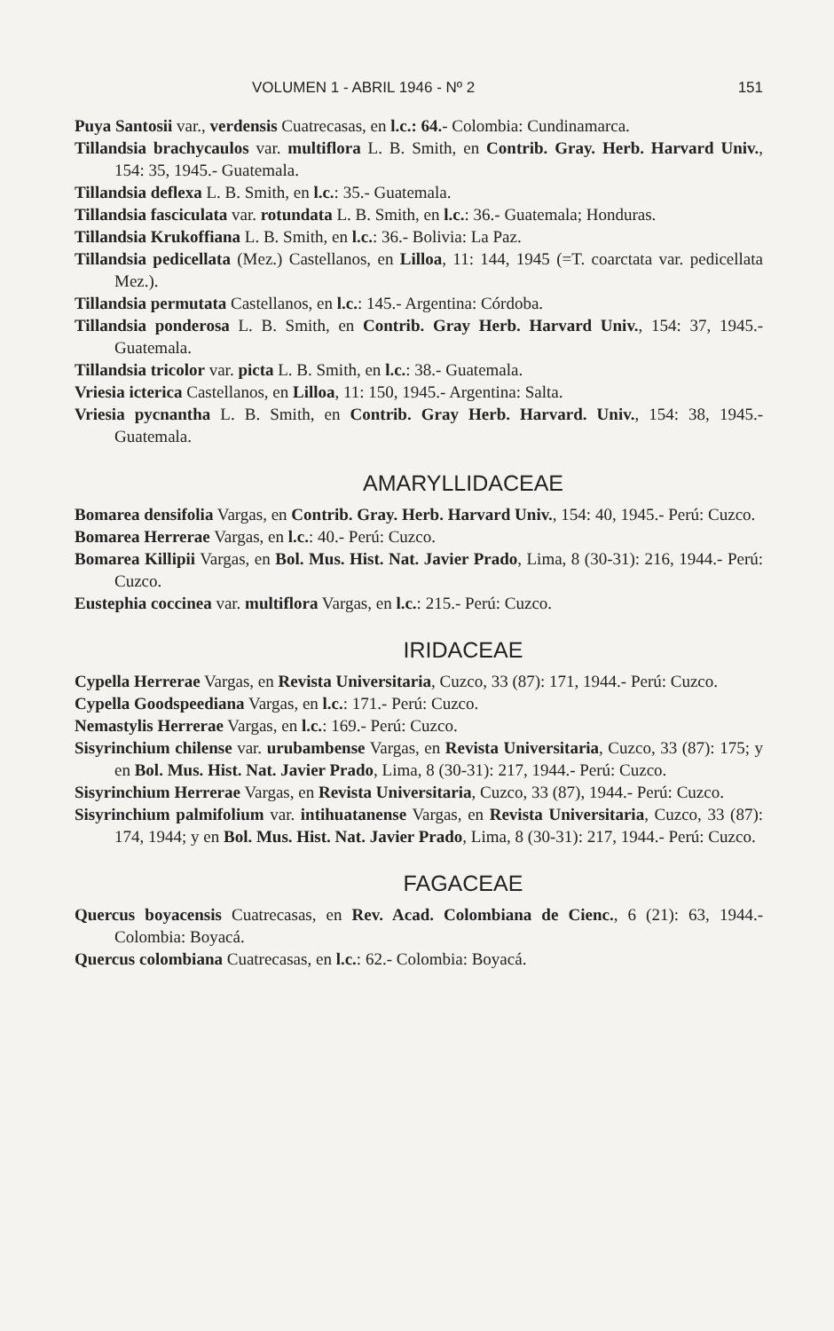VOLUMEN 1 - ABRIL 1946 - Nº 2 151
Puya Santosii var., verdensis Cuatrecasas, en l.c.: 64.- Colombia: Cundinamarca.
Tillandsia brachycaulos var. multiflora L. B. Smith, en Contrib. Gray. Herb. Harvard Univ., 154: 35, 1945.- Guatemala.
Tillandsia deflexa L. B. Smith, en l.c.: 35.- Guatemala.
Tillandsia fasciculata var. rotundata L. B. Smith, en l.c.: 36.- Guatemala; Honduras.
Tillandsia Krukoffiana L. B. Smith, en l.c.: 36.- Bolivia: La Paz.
Tillandsia pedicellata (Mez.) Castellanos, en Lilloa, 11: 144, 1945 (=T. coarctata var. pedicellata Mez.).
Tillandsia permutata Castellanos, en l.c.: 145.- Argentina: Córdoba.
Tillandsia ponderosa L. B. Smith, en Contrib. Gray Herb. Harvard Univ., 154: 37, 1945.- Guatemala.
Tillandsia tricolor var. picta L. B. Smith, en l.c.: 38.- Guatemala.
Vriesia icterica Castellanos, en Lilloa, 11: 150, 1945.- Argentina: Salta.
Vriesia pycnantha L. B. Smith, en Contrib. Gray Herb. Harvard. Univ., 154: 38, 1945.- Guatemala.
AMARYLLIDACEAE
Bomarea densifolia Vargas, en Contrib. Gray. Herb. Harvard Univ., 154: 40, 1945.- Perú: Cuzco.
Bomarea Herrerae Vargas, en l.c.: 40.- Perú: Cuzco.
Bomarea Killipii Vargas, en Bol. Mus. Hist. Nat. Javier Prado, Lima, 8 (30-31): 216, 1944.- Perú: Cuzco.
Eustephia coccinea var. multiflora Vargas, en l.c.: 215.- Perú: Cuzco.
IRIDACEAE
Cypella Herrerae Vargas, en Revista Universitaria, Cuzco, 33 (87): 171, 1944.- Perú: Cuzco.
Cypella Goodspeediana Vargas, en l.c.: 171.- Perú: Cuzco.
Nemastylis Herrerae Vargas, en l.c.: 169.- Perú: Cuzco.
Sisyrinchium chilense var. urubambense Vargas, en Revista Universitaria, Cuzco, 33 (87): 175; y en Bol. Mus. Hist. Nat. Javier Prado, Lima, 8 (30-31): 217, 1944.- Perú: Cuzco.
Sisyrinchium Herrerae Vargas, en Revista Universitaria, Cuzco, 33 (87), 1944.- Perú: Cuzco.
Sisyrinchium palmifolium var. intihuatanense Vargas, en Revista Universitaria, Cuzco, 33 (87): 174, 1944; y en Bol. Mus. Hist. Nat. Javier Prado, Lima, 8 (30-31): 217, 1944.- Perú: Cuzco.
FAGACEAE
Quercus boyacensis Cuatrecasas, en Rev. Acad. Colombiana de Cienc., 6 (21): 63, 1944.- Colombia: Boyacá.
Quercus colombiana Cuatrecasas, en l.c.: 62.- Colombia: Boyacá.